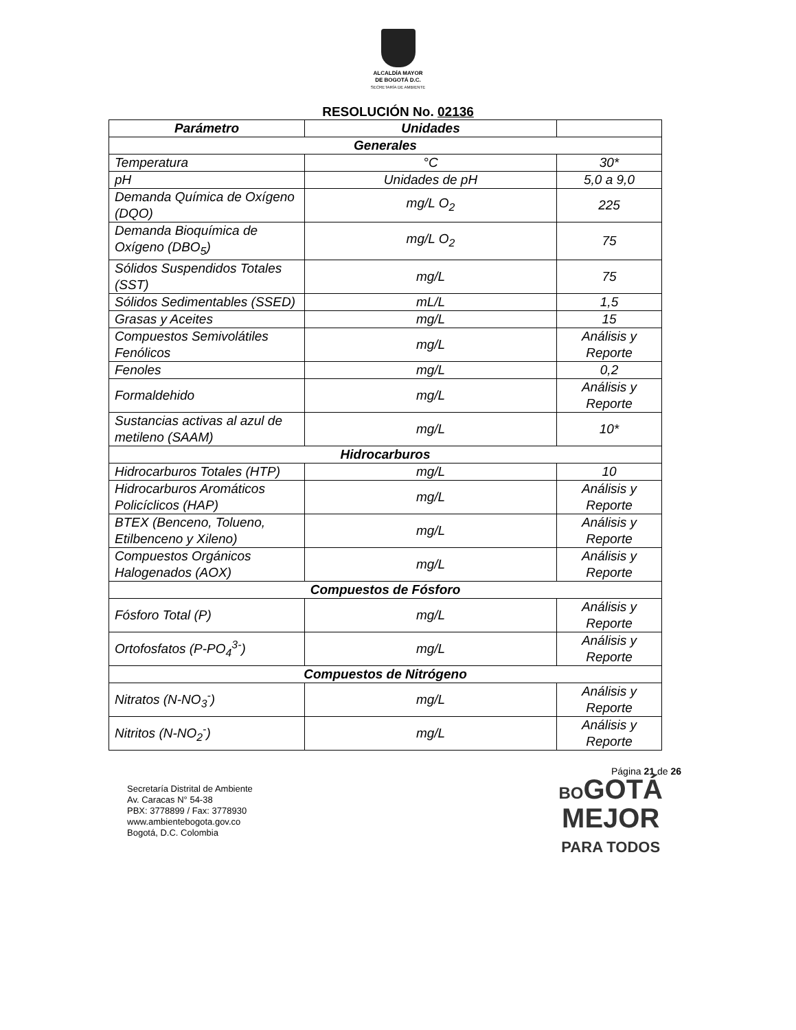ALCALDÍA MAYOR
DE BOGOTÁ D.C.
SECRETARÍA DE AMBIENTE
RESOLUCIÓN No. 02136
| Parámetro | Unidades | |
| --- | --- | --- |
| Generales | | |
| Temperatura | °C | 30* |
| pH | Unidades de pH | 5,0 a 9,0 |
| Demanda Química de Oxígeno (DQO) | mg/L O<sub>2</sub> | 225 |
| Demanda Bioquímica de Oxígeno (DBO<sub>5</sub>) | mg/L O<sub>2</sub> | 75 |
| Sólidos Suspendidos Totales (SST) | mg/L | 75 |
| Sólidos Sedimentables (SSED) | mL/L | 1,5 |
| Grasas y Aceites | mg/L | 15 |
| Compuestos Semivolátiles Fenólicos | mg/L | Análisis y Reporte |
| Fenoles | mg/L | 0,2 |
| Formaldehido | mg/L | Análisis y Reporte |
| Sustancias activas al azul de metileno (SAAM) | mg/L | 10* |
| Hidrocarburos | | |
| Hidrocarburos Totales (HTP) | mg/L | 10 |
| Hidrocarburos Aromáticos Policíclicos (HAP) | mg/L | Análisis y Reporte |
| BTEX (Benceno, Tolueno, Etilbenceno y Xileno) | mg/L | Análisis y Reporte |
| Compuestos Orgánicos Halogenados (AOX) | mg/L | Análisis y Reporte |
| Compuestos de Fósforo | | |
| Fósforo Total (P) | mg/L | Análisis y Reporte |
| Ortofosfatos (P-PO<sub>4</sub><sup>3-</sup>) | mg/L | Análisis y Reporte |
| Compuestos de Nitrógeno | | |
| Nitratos (N-NO<sub>3</sub><sup>-</sup>) | mg/L | Análisis y Reporte |
| Nitritos (N-NO<sub>2</sub><sup>-</sup>) | mg/L | Análisis y Reporte |
Página 21 de 26
Secretaría Distrital de Ambiente
Av. Caracas N° 54-38
PBX: 3778899 / Fax: 3778930
www.ambientebogota.gov.co
Bogotá, D.C. Colombia
BOGOTÁ
MEJOR
PARA TODOS